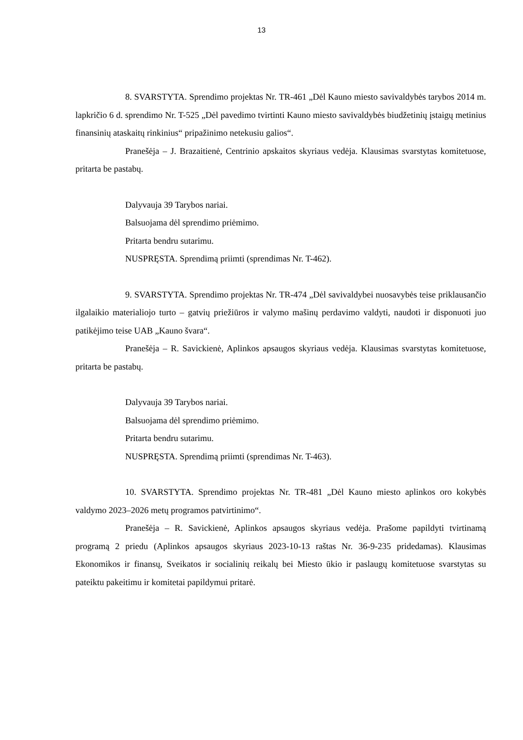13
8. SVARSTYTA. Sprendimo projektas Nr. TR-461 „Dėl Kauno miesto savivaldybės tarybos 2014 m. lapkričio 6 d. sprendimo Nr. T-525 „Dėl pavedimo tvirtinti Kauno miesto savivaldybės biudžetinių įstaigų metinius finansinių ataskaitų rinkinius“ pripažinimo netekusiu galios“.
Pranešėja – J. Brazaitienė, Centrinio apskaitos skyriaus vedėja. Klausimas svarstytas komitetuose, pritarta be pastabų.
Dalyvauja 39 Tarybos nariai.
Balsuojama dėl sprendimo priėmimo.
Pritarta bendru sutarimu.
NUSPRĘSTA. Sprendimą priimti (sprendimas Nr. T-462).
9. SVARSTYTA. Sprendimo projektas Nr. TR-474 „Dėl savivaldybei nuosavybės teise priklausančio ilgalaikio materialiojo turto – gatvių priežiūros ir valymo mašinų perdavimo valdyti, naudoti ir disponuoti juo patikėjimo teise UAB „Kauno švara“.
Pranešėja – R. Savickienė, Aplinkos apsaugos skyriaus vedėja. Klausimas svarstytas komitetuose, pritarta be pastabų.
Dalyvauja 39 Tarybos nariai.
Balsuojama dėl sprendimo priėmimo.
Pritarta bendru sutarimu.
NUSPRĘSTA. Sprendimą priimti (sprendimas Nr. T-463).
10. SVARSTYTA. Sprendimo projektas Nr. TR-481 „Dėl Kauno miesto aplinkos oro kokybės valdymo 2023–2026 metų programos patvirtinimo“.
Pranešėja – R. Savickienė, Aplinkos apsaugos skyriaus vedėja. Prašome papildyti tvirtinamą programą 2 priedu (Aplinkos apsaugos skyriaus 2023-10-13 raštas Nr. 36-9-235 pridedamas). Klausimas Ekonomikos ir finansų, Sveikatos ir socialinių reikalų bei Miesto ūkio ir paslaugų komitetuose svarstytas su pateiktu pakeitimu ir komitetai papildymui pritarė.